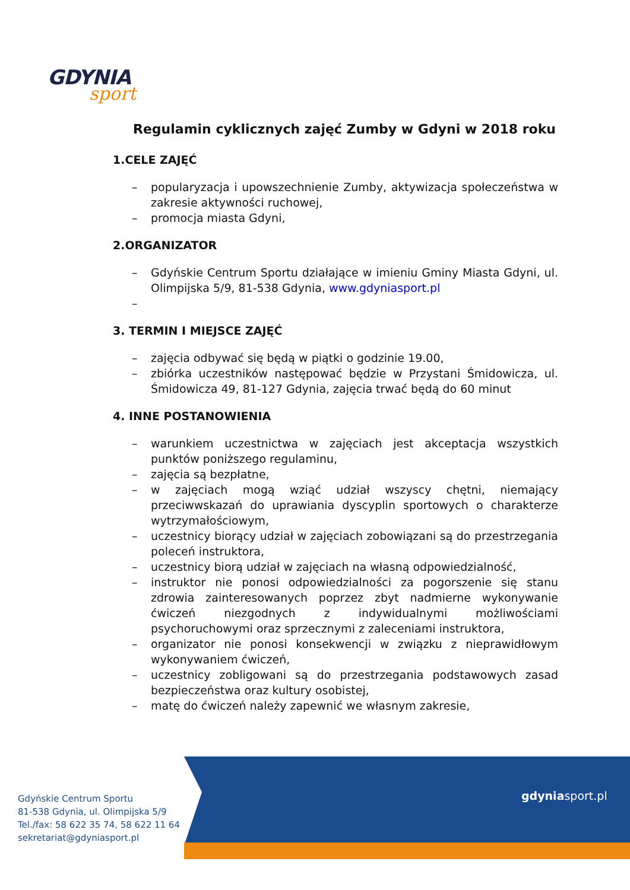GDYNIA
sport
Regulamin cyklicznych zajęć Zumby w Gdyni w 2018 roku
1.CELE ZAJĘĆ
– popularyzacja i upowszechnienie Zumby, aktywizacja społeczeństwa w zakresie aktywności ruchowej,
– promocja miasta Gdyni,
2.ORGANIZATOR
– Gdyńskie Centrum Sportu działające w imieniu Gminy Miasta Gdyni, ul. Olimpijska 5/9, 81-538 Gdynia, www.gdyniasport.pl
–
3. TERMIN I MIEJSCE ZAJĘĆ
– zajęcia odbywać się będą w piątki o godzinie 19.00,
– zbiórka uczestników następować będzie w Przystani Śmidowicza, ul. Śmidowicza 49, 81-127 Gdynia, zajęcia trwać będą do 60 minut
4. INNE POSTANOWIENIA
– warunkiem uczestnictwa w zajęciach jest akceptacja wszystkich punktów poniższego regulaminu,
– zajęcia są bezpłatne,
– w zajęciach mogą wziąć udział wszyscy chętni, niemający przeciwwskazań do uprawiania dyscyplin sportowych o charakterze wytrzymałościowym,
– uczestnicy biorący udział w zajęciach zobowiązani są do przestrzegania poleceń instruktora,
– uczestnicy biorą udział w zajęciach na własną odpowiedzialność,
– instruktor nie ponosi odpowiedzialności za pogorszenie się stanu zdrowia zainteresowanych poprzez zbyt nadmierne wykonywanie ćwiczeń niezgodnych z indywidualnymi możliwościami psychoruchowymi oraz sprzecznymi z zaleceniami instruktora,
– organizator nie ponosi konsekwencji w związku z nieprawidłowym wykonywaniem ćwiczeń,
– uczestnicy zobligowani są do przestrzegania podstawowych zasad bezpieczeństwa oraz kultury osobistej,
– matę do ćwiczeń należy zapewnić we własnym zakresie,
Gdyńskie Centrum Sportu
81-538 Gdynia, ul. Olimpijska 5/9
Tel./fax: 58 622 35 74, 58 622 11 64
sekretariat@gdyniasport.pl
gdyniasport.pl